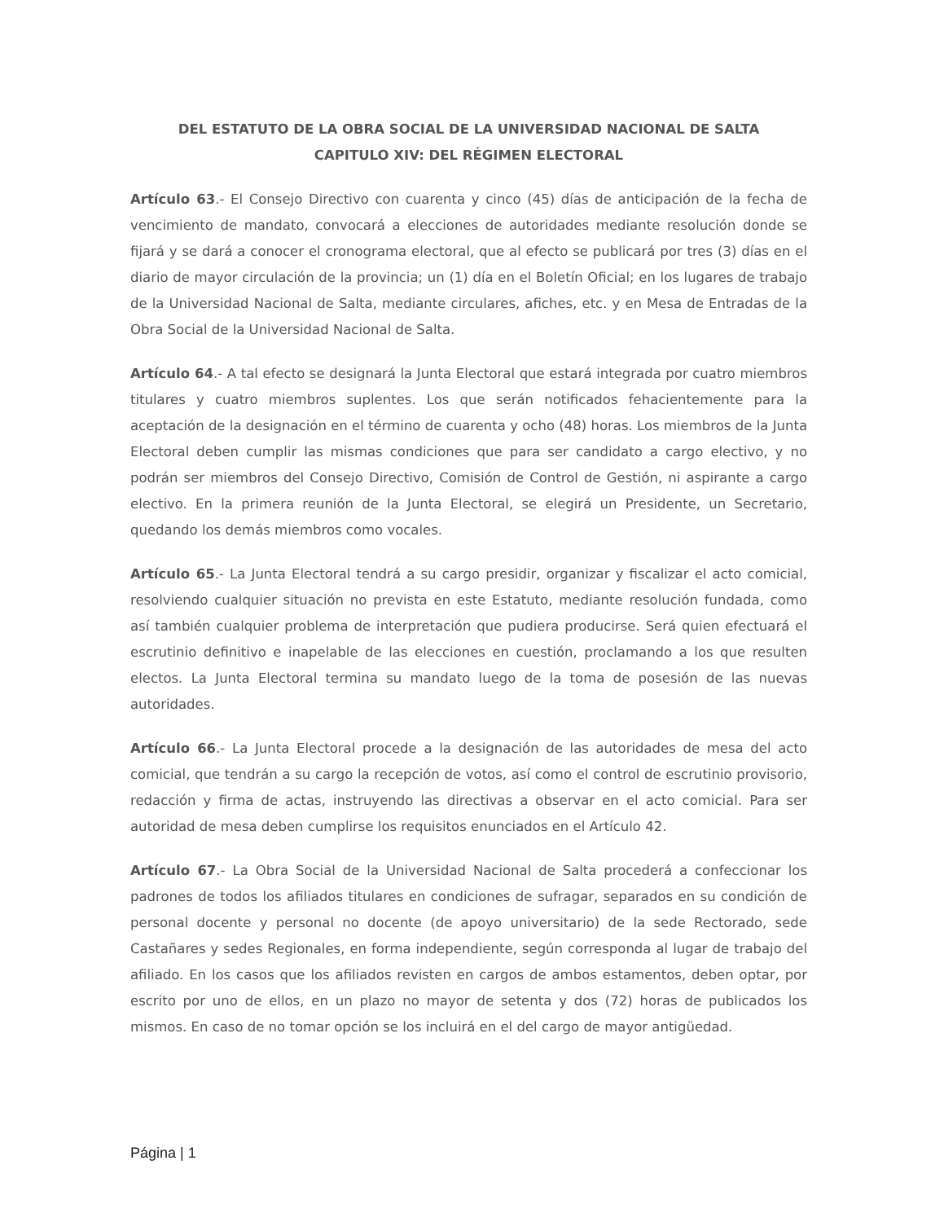DEL ESTATUTO DE LA OBRA SOCIAL DE LA UNIVERSIDAD NACIONAL DE SALTA
CAPITULO XIV: DEL RÉGIMEN ELECTORAL
Artículo 63.- El Consejo Directivo con cuarenta y cinco (45) días de anticipación de la fecha de vencimiento de mandato, convocará a elecciones de autoridades mediante resolución donde se fijará y se dará a conocer el cronograma electoral, que al efecto se publicará por tres (3) días en el diario de mayor circulación de la provincia; un (1) día en el Boletín Oficial; en los lugares de trabajo de la Universidad Nacional de Salta, mediante circulares, afiches, etc. y en Mesa de Entradas de la Obra Social de la Universidad Nacional de Salta.
Artículo 64.- A tal efecto se designará la Junta Electoral que estará integrada por cuatro miembros titulares y cuatro miembros suplentes. Los que serán notificados fehacientemente para la aceptación de la designación en el término de cuarenta y ocho (48) horas. Los miembros de la Junta Electoral deben cumplir las mismas condiciones que para ser candidato a cargo electivo, y no podrán ser miembros del Consejo Directivo, Comisión de Control de Gestión, ni aspirante a cargo electivo. En la primera reunión de la Junta Electoral, se elegirá un Presidente, un Secretario, quedando los demás miembros como vocales.
Artículo 65.- La Junta Electoral tendrá a su cargo presidir, organizar y fiscalizar el acto comicial, resolviendo cualquier situación no prevista en este Estatuto, mediante resolución fundada, como así también cualquier problema de interpretación que pudiera producirse. Será quien efectuará el escrutinio definitivo e inapelable de las elecciones en cuestión, proclamando a los que resulten electos. La Junta Electoral termina su mandato luego de la toma de posesión de las nuevas autoridades.
Artículo 66.- La Junta Electoral procede a la designación de las autoridades de mesa del acto comicial, que tendrán a su cargo la recepción de votos, así como el control de escrutinio provisorio, redacción y firma de actas, instruyendo las directivas a observar en el acto comicial. Para ser autoridad de mesa deben cumplirse los requisitos enunciados en el Artículo 42.
Artículo 67.- La Obra Social de la Universidad Nacional de Salta procederá a confeccionar los padrones de todos los afiliados titulares en condiciones de sufragar, separados en su condición de personal docente y personal no docente (de apoyo universitario) de la sede Rectorado, sede Castañares y sedes Regionales, en forma independiente, según corresponda al lugar de trabajo del afiliado. En los casos que los afiliados revisten en cargos de ambos estamentos, deben optar, por escrito por uno de ellos, en un plazo no mayor de setenta y dos (72) horas de publicados los mismos. En caso de no tomar opción se los incluirá en el del cargo de mayor antigüedad.
Página | 1